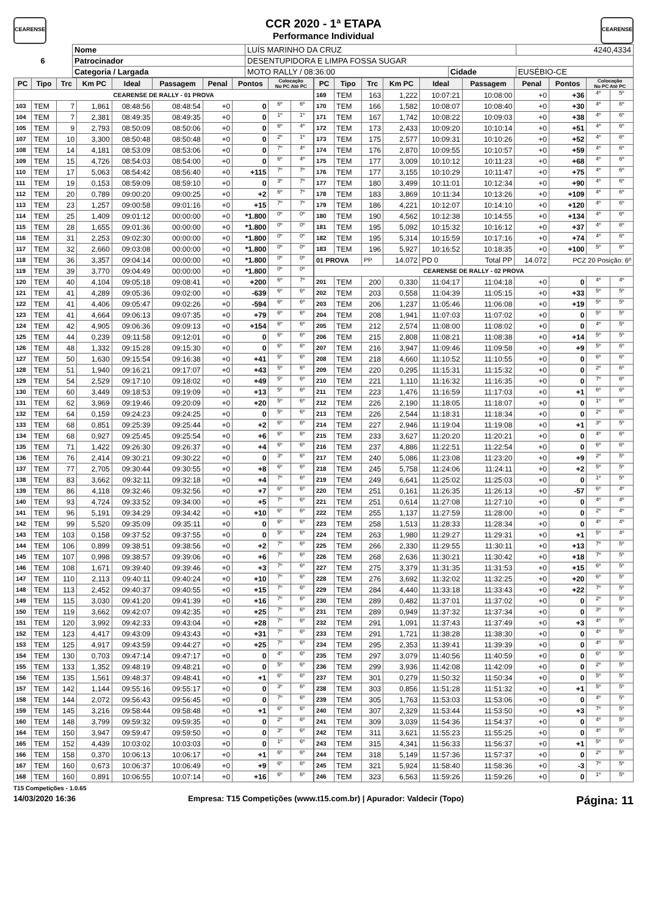CEARENSE
CCR 2020 - 1ª ETAPA
Performance Individual
CEARENSE
| 6 | Nome | LUÍS MARINHO DA CRUZ | | | 4240,4334 |
| | Patrocinador | DESENTUPIDORA E LIMPA FOSSA SUGAR | | | |
| | Categoria / Largada | MOTO RALLY / 08:36:00 | Cidade | EUSÉBIO-CE | |
| PC | Tipo | Trc | Km PC | Ideal | Passagem | Penal | Pontos | Colocação No PC Até PC | |
| --- | --- | --- | --- | --- | --- | --- | --- | --- | --- |
| CEARENSE DE RALLY - 01 PROVA | | | | | | | | | |
| 103 | TEM | 7 | 1,861 | 08:48:56 | 08:48:54 | +0 | 0 | 6º | 6º |
| 104 | TEM | 7 | 2,381 | 08:49:35 | 08:49:35 | +0 | 0 | 1º | 1º |
| 105 | TEM | 9 | 2,793 | 08:50:09 | 08:50:06 | +0 | 0 | 6º | 4º |
| 107 | TEM | 10 | 3,300 | 08:50:48 | 08:50:48 | +0 | 0 | 2º | 1º |
| 108 | TEM | 14 | 4,181 | 08:53:09 | 08:53:06 | +0 | 0 | 7º | 4º |
| 109 | TEM | 15 | 4,726 | 08:54:03 | 08:54:00 | +0 | 0 | 6º | 4º |
| 110 | TEM | 17 | 5,063 | 08:54:42 | 08:56:40 | +0 | +115 | 7º | 7º |
| 111 | TEM | 19 | 0,153 | 08:59:09 | 08:59:10 | +0 | 0 | 3º | 7º |
| 112 | TEM | 20 | 0,789 | 09:00:20 | 09:00:25 | +0 | +2 | 6º | 7º |
| 113 | TEM | 23 | 1,257 | 09:00:58 | 09:01:16 | +0 | +15 | 7º | 7º |
| 114 | TEM | 25 | 1,409 | 09:01:12 | 00:00:00 | +0 | *1.800 | 0º | 0º |
| 115 | TEM | 28 | 1,655 | 09:01:36 | 00:00:00 | +0 | *1.800 | 0º | 0º |
| 116 | TEM | 31 | 2,253 | 09:02:30 | 00:00:00 | +0 | *1.800 | 0º | 0º |
| 117 | TEM | 32 | 2,660 | 09:03:08 | 00:00:00 | +0 | *1.800 | 0º | 0º |
| 118 | TEM | 36 | 3,357 | 09:04:14 | 00:00:00 | +0 | *1.800 | 0º | 0º |
| 119 | TEM | 39 | 3,770 | 09:04:49 | 00:00:00 | +0 | *1.800 | 0º | 0º |
| 120 | TEM | 40 | 4,104 | 09:05:18 | 09:08:41 | +0 | +200 | 6º | 7º |
| 121 | TEM | 41 | 4,289 | 09:05:36 | 09:02:00 | +0 | -639 | 6º | 6º |
| 122 | TEM | 41 | 4,406 | 09:05:47 | 09:02:26 | +0 | -594 | 6º | 6º |
| 123 | TEM | 41 | 4,664 | 09:06:13 | 09:07:35 | +0 | +79 | 6º | 6º |
| 124 | TEM | 42 | 4,905 | 09:06:36 | 09:09:13 | +0 | +154 | 6º | 6º |
| 125 | TEM | 44 | 0,239 | 09:11:58 | 09:12:01 | +0 | 0 | 6º | 6º |
| 126 | TEM | 48 | 1,332 | 09:15:28 | 09:15:30 | +0 | 0 | 6º | 6º |
| 127 | TEM | 50 | 1,630 | 09:15:54 | 09:16:38 | +0 | +41 | 5º | 6º |
| 128 | TEM | 51 | 1,940 | 09:16:21 | 09:17:07 | +0 | +43 | 5º | 6º |
| 129 | TEM | 54 | 2,529 | 09:17:10 | 09:18:02 | +0 | +49 | 5º | 6º |
| 130 | TEM | 60 | 3,449 | 09:18:53 | 09:19:09 | +0 | +13 | 5º | 6º |
| 131 | TEM | 62 | 3,969 | 09:19:46 | 09:20:09 | +0 | +20 | 5º | 6º |
| 132 | TEM | 64 | 0,159 | 09:24:23 | 09:24:25 | +0 | 0 | 5º | 6º |
| 133 | TEM | 68 | 0,851 | 09:25:39 | 09:25:44 | +0 | +2 | 6º | 6º |
| 134 | TEM | 68 | 0,927 | 09:25:45 | 09:25:54 | +0 | +6 | 6º | 6º |
| 135 | TEM | 71 | 1,422 | 09:26:30 | 09:26:37 | +0 | +4 | 6º | 6º |
| 136 | TEM | 76 | 2,414 | 09:30:21 | 09:30:22 | +0 | 0 | 3º | 6º |
| 137 | TEM | 77 | 2,705 | 09:30:44 | 09:30:55 | +0 | +8 | 6º | 6º |
| 138 | TEM | 83 | 3,662 | 09:32:11 | 09:32:18 | +0 | +4 | 7º | 6º |
| 139 | TEM | 86 | 4,118 | 09:32:46 | 09:32:56 | +0 | +7 | 6º | 6º |
| 140 | TEM | 93 | 4,724 | 09:33:52 | 09:34:00 | +0 | +5 | 7º | 6º |
| 141 | TEM | 96 | 5,191 | 09:34:29 | 09:34:42 | +0 | +10 | 6º | 6º |
| 142 | TEM | 99 | 5,520 | 09:35:09 | 09:35:11 | +0 | 0 | 6º | 6º |
| 143 | TEM | 103 | 0,158 | 09:37:52 | 09:37:55 | +0 | 0 | 5º | 6º |
| 144 | TEM | 106 | 0,899 | 09:38:51 | 09:38:56 | +0 | +2 | 7º | 6º |
| 145 | TEM | 107 | 0,998 | 09:38:57 | 09:39:06 | +0 | +6 | 7º | 6º |
| 146 | TEM | 108 | 1,671 | 09:39:40 | 09:39:46 | +0 | +3 | 7º | 6º |
| 147 | TEM | 110 | 2,113 | 09:40:11 | 09:40:24 | +0 | +10 | 7º | 6º |
| 148 | TEM | 113 | 2,452 | 09:40:37 | 09:40:55 | +0 | +15 | 7º | 6º |
| 149 | TEM | 115 | 3,030 | 09:41:20 | 09:41:39 | +0 | +16 | 7º | 6º |
| 150 | TEM | 119 | 3,662 | 09:42:07 | 09:42:35 | +0 | +25 | 7º | 6º |
| 151 | TEM | 120 | 3,992 | 09:42:33 | 09:43:04 | +0 | +28 | 7º | 6º |
| 152 | TEM | 123 | 4,417 | 09:43:09 | 09:43:43 | +0 | +31 | 7º | 6º |
| 153 | TEM | 125 | 4,917 | 09:43:59 | 09:44:27 | +0 | +25 | 7º | 6º |
| 154 | TEM | 130 | 0,703 | 09:47:14 | 09:47:17 | +0 | 0 | 4º | 6º |
| 155 | TEM | 133 | 1,352 | 09:48:19 | 09:48:21 | +0 | 0 | 5º | 6º |
| 156 | TEM | 135 | 1,561 | 09:48:37 | 09:48:41 | +0 | +1 | 6º | 6º |
| 157 | TEM | 142 | 1,144 | 09:55:16 | 09:55:17 | +0 | 0 | 3º | 6º |
| 158 | TEM | 144 | 2,072 | 09:56:43 | 09:56:45 | +0 | 0 | 7º | 6º |
| 159 | TEM | 145 | 3,216 | 09:58:44 | 09:58:48 | +0 | +1 | 6º | 6º |
| 160 | TEM | 148 | 3,799 | 09:59:32 | 09:59:35 | +0 | 0 | 2º | 6º |
| 164 | TEM | 150 | 3,947 | 09:59:47 | 09:59:50 | +0 | 0 | 3º | 6º |
| 165 | TEM | 152 | 4,439 | 10:03:02 | 10:03:03 | +0 | 0 | 1º | 6º |
| 166 | TEM | 158 | 0,370 | 10:06:13 | 10:06:17 | +0 | +1 | 6º | 6º |
| 167 | TEM | 160 | 0,673 | 10:06:37 | 10:06:49 | +0 | +9 | 6º | 6º |
| 168 | TEM | 160 | 0,891 | 10:06:55 | 10:07:14 | +0 | +16 | 6º | 6º |
| PC | Tipo | Trc | Km PC | Ideal | Passagem | Penal | Pontos | Colocação No PC Até PC | |
| --- | --- | --- | --- | --- | --- | --- | --- | --- | --- |
| 169 | TEM | 163 | 1,222 | 10:07:21 | 10:08:00 | +0 | +36 | 4º | 5º |
| 170 | TEM | 166 | 1,582 | 10:08:07 | 10:08:40 | +0 | +30 | 4º | 6º |
| 171 | TEM | 167 | 1,742 | 10:08:22 | 10:09:03 | +0 | +38 | 4º | 6º |
| 172 | TEM | 173 | 2,433 | 10:09:20 | 10:10:14 | +0 | +51 | 4º | 6º |
| 173 | TEM | 175 | 2,577 | 10:09:31 | 10:10:26 | +0 | +52 | 4º | 6º |
| 174 | TEM | 176 | 2,870 | 10:09:55 | 10:10:57 | +0 | +59 | 4º | 6º |
| 175 | TEM | 177 | 3,009 | 10:10:12 | 10:11:23 | +0 | +68 | 4º | 6º |
| 176 | TEM | 177 | 3,155 | 10:10:29 | 10:11:47 | +0 | +75 | 4º | 6º |
| 177 | TEM | 180 | 3,499 | 10:11:01 | 10:12:34 | +0 | +90 | 4º | 6º |
| 178 | TEM | 183 | 3,869 | 10:11:34 | 10:13:26 | +0 | +109 | 4º | 6º |
| 179 | TEM | 186 | 4,221 | 10:12:07 | 10:14:10 | +0 | +120 | 4º | 6º |
| 180 | TEM | 190 | 4,562 | 10:12:38 | 10:14:55 | +0 | +134 | 4º | 6º |
| 181 | TEM | 195 | 5,092 | 10:15:32 | 10:16:12 | +0 | +37 | 4º | 6º |
| 182 | TEM | 195 | 5,314 | 10:15:59 | 10:17:16 | +0 | +74 | 4º | 6º |
| 183 | TEM | 196 | 5,927 | 10:16:52 | 10:18:35 | +0 | +100 | 5º | 6º |
| 01 PROVA | | PP | 14.072 | PD 0 | Total PP | 14.072 | PCZ 20 Posição: 6º | | |
| CEARENSE DE RALLY - 02 PROVA | | | | | | | | | |
| 201 | TEM | 200 | 0,330 | 11:04:17 | 11:04:18 | +0 | 0 | 4º | 4º |
| 202 | TEM | 203 | 0,558 | 11:04:39 | 11:05:15 | +0 | +33 | 5º | 5º |
| 203 | TEM | 206 | 1,237 | 11:05:46 | 11:06:08 | +0 | +19 | 5º | 5º |
| 204 | TEM | 208 | 1,941 | 11:07:03 | 11:07:02 | +0 | 0 | 5º | 5º |
| 205 | TEM | 212 | 2,574 | 11:08:00 | 11:08:02 | +0 | 0 | 4º | 5º |
| 206 | TEM | 215 | 2,808 | 11:08:21 | 11:08:38 | +0 | +14 | 5º | 5º |
| 207 | TEM | 216 | 3,947 | 11:09:46 | 11:09:58 | +0 | +9 | 5º | 6º |
| 208 | TEM | 218 | 4,660 | 11:10:52 | 11:10:55 | +0 | 0 | 6º | 6º |
| 209 | TEM | 220 | 0,295 | 11:15:31 | 11:15:32 | +0 | 0 | 2º | 6º |
| 210 | TEM | 221 | 1,110 | 11:16:32 | 11:16:35 | +0 | 0 | 7º | 6º |
| 211 | TEM | 223 | 1,476 | 11:16:59 | 11:17:03 | +0 | +1 | 6º | 6º |
| 212 | TEM | 226 | 2,190 | 11:18:05 | 11:18:07 | +0 | 0 | 1º | 6º |
| 213 | TEM | 226 | 2,544 | 11:18:31 | 11:18:34 | +0 | 0 | 2º | 6º |
| 214 | TEM | 227 | 2,946 | 11:19:04 | 11:19:08 | +0 | +1 | 3º | 5º |
| 215 | TEM | 233 | 3,627 | 11:20:20 | 11:20:21 | +0 | 0 | 4º | 6º |
| 216 | TEM | 237 | 4,886 | 11:22:51 | 11:22:54 | +0 | 0 | 6º | 6º |
| 217 | TEM | 240 | 5,086 | 11:23:08 | 11:23:20 | +0 | +9 | 2º | 5º |
| 218 | TEM | 245 | 5,758 | 11:24:06 | 11:24:11 | +0 | +2 | 5º | 5º |
| 219 | TEM | 249 | 6,641 | 11:25:02 | 11:25:03 | +0 | 0 | 1º | 5º |
| 220 | TEM | 251 | 0,161 | 11:26:35 | 11:26:13 | +0 | -57 | 6º | 4º |
| 221 | TEM | 251 | 0,614 | 11:27:08 | 11:27:10 | +0 | 0 | 4º | 4º |
| 222 | TEM | 255 | 1,137 | 11:27:59 | 11:28:00 | +0 | 0 | 2º | 4º |
| 223 | TEM | 258 | 1,513 | 11:28:33 | 11:28:34 | +0 | 0 | 4º | 4º |
| 224 | TEM | 263 | 1,980 | 11:29:27 | 11:29:31 | +0 | +1 | 5º | 4º |
| 225 | TEM | 266 | 2,330 | 11:29:55 | 11:30:11 | +0 | +13 | 7º | 5º |
| 226 | TEM | 268 | 2,636 | 11:30:21 | 11:30:42 | +0 | +18 | 7º | 5º |
| 227 | TEM | 275 | 3,379 | 11:31:35 | 11:31:53 | +0 | +15 | 6º | 5º |
| 228 | TEM | 276 | 3,692 | 11:32:02 | 11:32:25 | +0 | +20 | 6º | 5º |
| 229 | TEM | 284 | 4,440 | 11:33:18 | 11:33:43 | +0 | +22 | 7º | 5º |
| 230 | TEM | 289 | 0,482 | 11:37:01 | 11:37:02 | +0 | 0 | 2º | 5º |
| 231 | TEM | 289 | 0,949 | 11:37:32 | 11:37:34 | +0 | 0 | 3º | 5º |
| 232 | TEM | 291 | 1,091 | 11:37:43 | 11:37:49 | +0 | +3 | 4º | 5º |
| 233 | TEM | 291 | 1,721 | 11:38:28 | 11:38:30 | +0 | 0 | 4º | 5º |
| 234 | TEM | 295 | 2,353 | 11:39:41 | 11:39:39 | +0 | 0 | 4º | 5º |
| 235 | TEM | 297 | 3,079 | 11:40:56 | 11:40:59 | +0 | 0 | 6º | 5º |
| 236 | TEM | 299 | 3,936 | 11:42:08 | 11:42:09 | +0 | 0 | 2º | 5º |
| 237 | TEM | 301 | 0,279 | 11:50:32 | 11:50:34 | +0 | 0 | 5º | 5º |
| 238 | TEM | 303 | 0,856 | 11:51:28 | 11:51:32 | +0 | +1 | 5º | 5º |
| 239 | TEM | 305 | 1,763 | 11:53:03 | 11:53:06 | +0 | 0 | 4º | 5º |
| 240 | TEM | 307 | 2,329 | 11:53:44 | 11:53:50 | +0 | +3 | 7º | 5º |
| 241 | TEM | 309 | 3,039 | 11:54:36 | 11:54:37 | +0 | 0 | 4º | 5º |
| 242 | TEM | 311 | 3,621 | 11:55:23 | 11:55:25 | +0 | 0 | 4º | 5º |
| 243 | TEM | 315 | 4,341 | 11:56:33 | 11:56:37 | +0 | +1 | 5º | 5º |
| 244 | TEM | 318 | 5,149 | 11:57:36 | 11:57:37 | +0 | 0 | 2º | 5º |
| 245 | TEM | 321 | 5,924 | 11:58:40 | 11:58:36 | +0 | -3 | 7º | 5º |
| 246 | TEM | 323 | 6,563 | 11:59:26 | 11:59:26 | +0 | 0 | 1º | 5º |
T15 Competições - 1.0.65
14/03/2020 16:36 Empresa: T15 Competições (www.t15.com.br) | Apurador: Valdecir (Topo) Página: 11